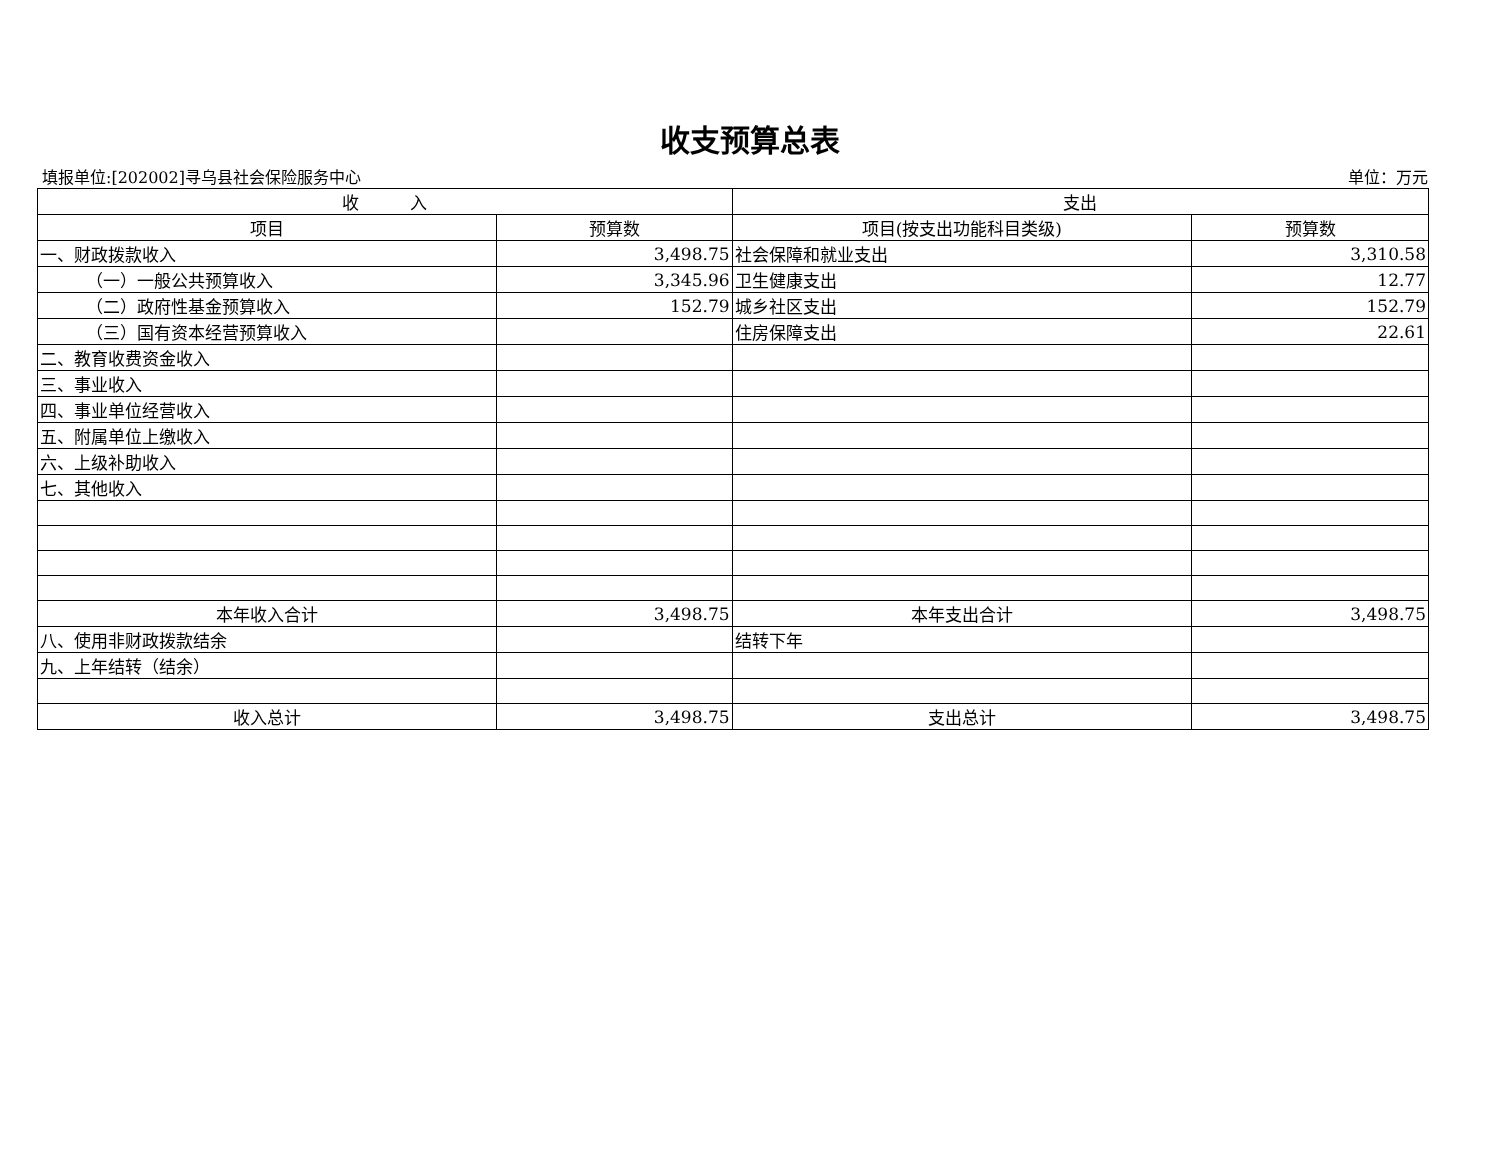收支预算总表
填报单位:[202002]寻乌县社会保险服务中心 单位：万元
| 收 入 | | 支出 | |
| --- | --- | --- | --- |
| 项目 | 预算数 | 项目(按支出功能科目类级) | 预算数 |
| 一、财政拨款收入 | 3,498.75 | 社会保障和就业支出 | 3,310.58 |
| （一）一般公共预算收入 | 3,345.96 | 卫生健康支出 | 12.77 |
| （二）政府性基金预算收入 | 152.79 | 城乡社区支出 | 152.79 |
| （三）国有资本经营预算收入 | | 住房保障支出 | 22.61 |
| 二、教育收费资金收入 | | | |
| 三、事业收入 | | | |
| 四、事业单位经营收入 | | | |
| 五、附属单位上缴收入 | | | |
| 六、上级补助收入 | | | |
| 七、其他收入 | | | |
| 本年收入合计 | 3,498.75 | 本年支出合计 | 3,498.75 |
| 八、使用非财政拨款结余 | | 结转下年 | |
| 九、上年结转（结余） | | | |
| 收入总计 | 3,498.75 | 支出总计 | 3,498.75 |